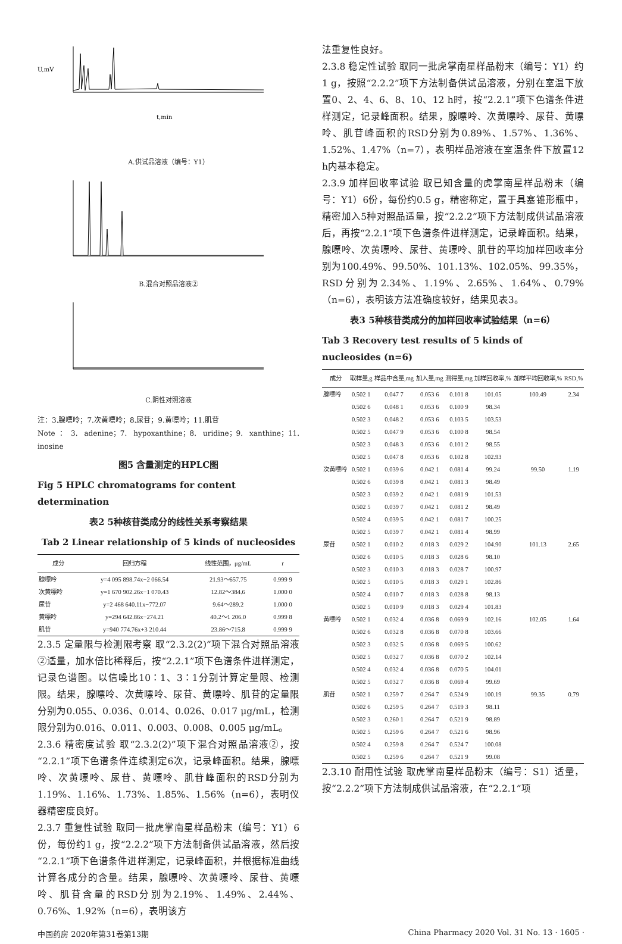U,mV
t,min
A.供试品溶液（编号：Y1）
B.混合对照品溶液②
C.阴性对照溶液
注：3.腺嘌呤；7.次黄嘌呤；8.尿苷；9.黄嘌呤；11.肌苷
Note：3. adenine；7. hypoxanthine；8. uridine；9. xanthine；11. inosine
图5 含量测定的HPLC图
Fig 5 HPLC chromatograms for content determination
表2 5种核苷类成分的线性关系考察结果
Tab 2 Linear relationship of 5 kinds of nucleosides
| 成分 | 回归方程 | 线性范围，μg/mL | r |
| --- | --- | --- | --- |
| 腺嘌呤 | y=4 095 898.74x−2 066.54 | 21.93～657.75 | 0.999 9 |
| 次黄嘌呤 | y=1 670 902.26x−1 070.43 | 12.82～384.6 | 1.000 0 |
| 尿苷 | y=2 468 640.11x−772.07 | 9.64～289.2 | 1.000 0 |
| 黄嘌呤 | y=294 642.86x−274.21 | 40.2～1 206.0 | 0.999 8 |
| 肌苷 | y=940 774.76x+3 210.44 | 23.86～715.8 | 0.999 9 |
2.3.5 定量限与检测限考察 取“2.3.2(2)”项下混合对照品溶液②适量，加水倍比稀释后，按“2.2.1”项下色谱条件进样测定，记录色谱图。以信噪比10∶1、3∶1分别计算定量限、检测限。结果，腺嘌呤、次黄嘌呤、尿苷、黄嘌呤、肌苷的定量限分别为0.055、0.036、0.014、0.026、0.017 μg/mL，检测限分别为0.016、0.011、0.003、0.008、0.005 μg/mL。
2.3.6 精密度试验 取“2.3.2(2)”项下混合对照品溶液②，按“2.2.1”项下色谱条件连续测定6次，记录峰面积。结果，腺嘌呤、次黄嘌呤、尿苷、黄嘌呤、肌苷峰面积的RSD分别为1.19%、1.16%、1.73%、1.85%、1.56%（n=6），表明仪器精密度良好。
2.3.7 重复性试验 取同一批虎掌南星样品粉末（编号：Y1）6份，每份约1 g，按“2.2.2”项下方法制备供试品溶液，然后按“2.2.1”项下色谱条件进样测定，记录峰面积，并根据标准曲线计算各成分的含量。结果，腺嘌呤、次黄嘌呤、尿苷、黄嘌呤、肌苷含量的RSD分别为2.19%、1.49%、2.44%、0.76%、1.92%（n=6），表明该方
法重复性良好。
2.3.8 稳定性试验 取同一批虎掌南星样品粉末（编号：Y1）约1 g，按照“2.2.2”项下方法制备供试品溶液，分别在室温下放置0、2、4、6、8、10、12 h时，按“2.2.1”项下色谱条件进样测定，记录峰面积。结果，腺嘌呤、次黄嘌呤、尿苷、黄嘌呤、肌苷峰面积的RSD分别为0.89%、1.57%、1.36%、1.52%、1.47%（n=7），表明样品溶液在室温条件下放置12 h内基本稳定。
2.3.9 加样回收率试验 取已知含量的虎掌南星样品粉末（编号：Y1）6份，每份约0.5 g，精密称定，置于具塞锥形瓶中，精密加入5种对照品适量，按“2.2.2”项下方法制成供试品溶液后，再按“2.2.1”项下色谱条件进样测定，记录峰面积。结果，腺嘌呤、次黄嘌呤、尿苷、黄嘌呤、肌苷的平均加样回收率分别为100.49%、99.50%、101.13%、102.05%、99.35%，RSD分别为2.34%、1.19%、2.65%、1.64%、0.79%（n=6），表明该方法准确度较好，结果见表3。
表3 5种核苷类成分的加样回收率试验结果（n=6）
Tab 3 Recovery test results of 5 kinds of nucleosides (n=6)
| 成分 | 取样量,g | 样品中含量,mg | 加入量,mg | 测得量,mg | 加样回收率,% | 加样平均回收率,% | RSD,% |
| --- | --- | --- | --- | --- | --- | --- | --- |
| 腺嘌呤 | 0.502 1 | 0.047 7 | 0.053 6 | 0.101 8 | 101.05 | 100.49 | 2.34 |
| | 0.502 6 | 0.048 1 | 0.053 6 | 0.100 9 | 98.34 | | |
| | 0.502 3 | 0.048 2 | 0.053 6 | 0.103 5 | 103.53 | | |
| | 0.502 5 | 0.047 9 | 0.053 6 | 0.100 8 | 98.54 | | |
| | 0.502 3 | 0.048 3 | 0.053 6 | 0.101 2 | 98.55 | | |
| | 0.502 5 | 0.047 8 | 0.053 6 | 0.102 8 | 102.93 | | |
| 次黄嘌呤 | 0.502 1 | 0.039 6 | 0.042 1 | 0.081 4 | 99.24 | 99.50 | 1.19 |
| | 0.502 6 | 0.039 8 | 0.042 1 | 0.081 3 | 98.49 | | |
| | 0.502 3 | 0.039 2 | 0.042 1 | 0.081 9 | 101.53 | | |
| | 0.502 5 | 0.039 7 | 0.042 1 | 0.081 2 | 98.49 | | |
| | 0.502 4 | 0.039 5 | 0.042 1 | 0.081 7 | 100.25 | | |
| | 0.502 5 | 0.039 7 | 0.042 1 | 0.081 4 | 98.99 | | |
| 尿苷 | 0.502 1 | 0.010 2 | 0.018 3 | 0.029 2 | 104.90 | 101.13 | 2.65 |
| | 0.502 6 | 0.010 5 | 0.018 3 | 0.028 6 | 98.10 | | |
| | 0.502 3 | 0.010 3 | 0.018 3 | 0.028 7 | 100.97 | | |
| | 0.502 5 | 0.010 5 | 0.018 3 | 0.029 1 | 102.86 | | |
| | 0.502 4 | 0.010 7 | 0.018 3 | 0.028 8 | 98.13 | | |
| | 0.502 5 | 0.010 9 | 0.018 3 | 0.029 4 | 101.83 | | |
| 黄嘌呤 | 0.502 1 | 0.032 4 | 0.036 8 | 0.069 9 | 102.16 | 102.05 | 1.64 |
| | 0.502 6 | 0.032 8 | 0.036 8 | 0.070 8 | 103.66 | | |
| | 0.502 3 | 0.032 5 | 0.036 8 | 0.069 5 | 100.62 | | |
| | 0.502 5 | 0.032 7 | 0.036 8 | 0.070 2 | 102.14 | | |
| | 0.502 4 | 0.032 4 | 0.036 8 | 0.070 5 | 104.01 | | |
| | 0.502 5 | 0.032 7 | 0.036 8 | 0.069 4 | 99.69 | | |
| 肌苷 | 0.502 1 | 0.259 7 | 0.264 7 | 0.524 9 | 100.19 | 99.35 | 0.79 |
| | 0.502 6 | 0.259 5 | 0.264 7 | 0.519 3 | 98.11 | | |
| | 0.502 3 | 0.260 1 | 0.264 7 | 0.521 9 | 98.89 | | |
| | 0.502 5 | 0.259 6 | 0.264 7 | 0.521 6 | 98.96 | | |
| | 0.502 4 | 0.259 8 | 0.264 7 | 0.524 7 | 100.08 | | |
| | 0.502 5 | 0.259 6 | 0.264 7 | 0.521 9 | 99.08 | | |
2.3.10 耐用性试验 取虎掌南星样品粉末（编号：S1）适量，按“2.2.2”项下方法制成供试品溶液，在“2.2.1”项
中国药房 2020年第31卷第13期 China Pharmacy 2020 Vol. 31 No. 13 · 1605 ·